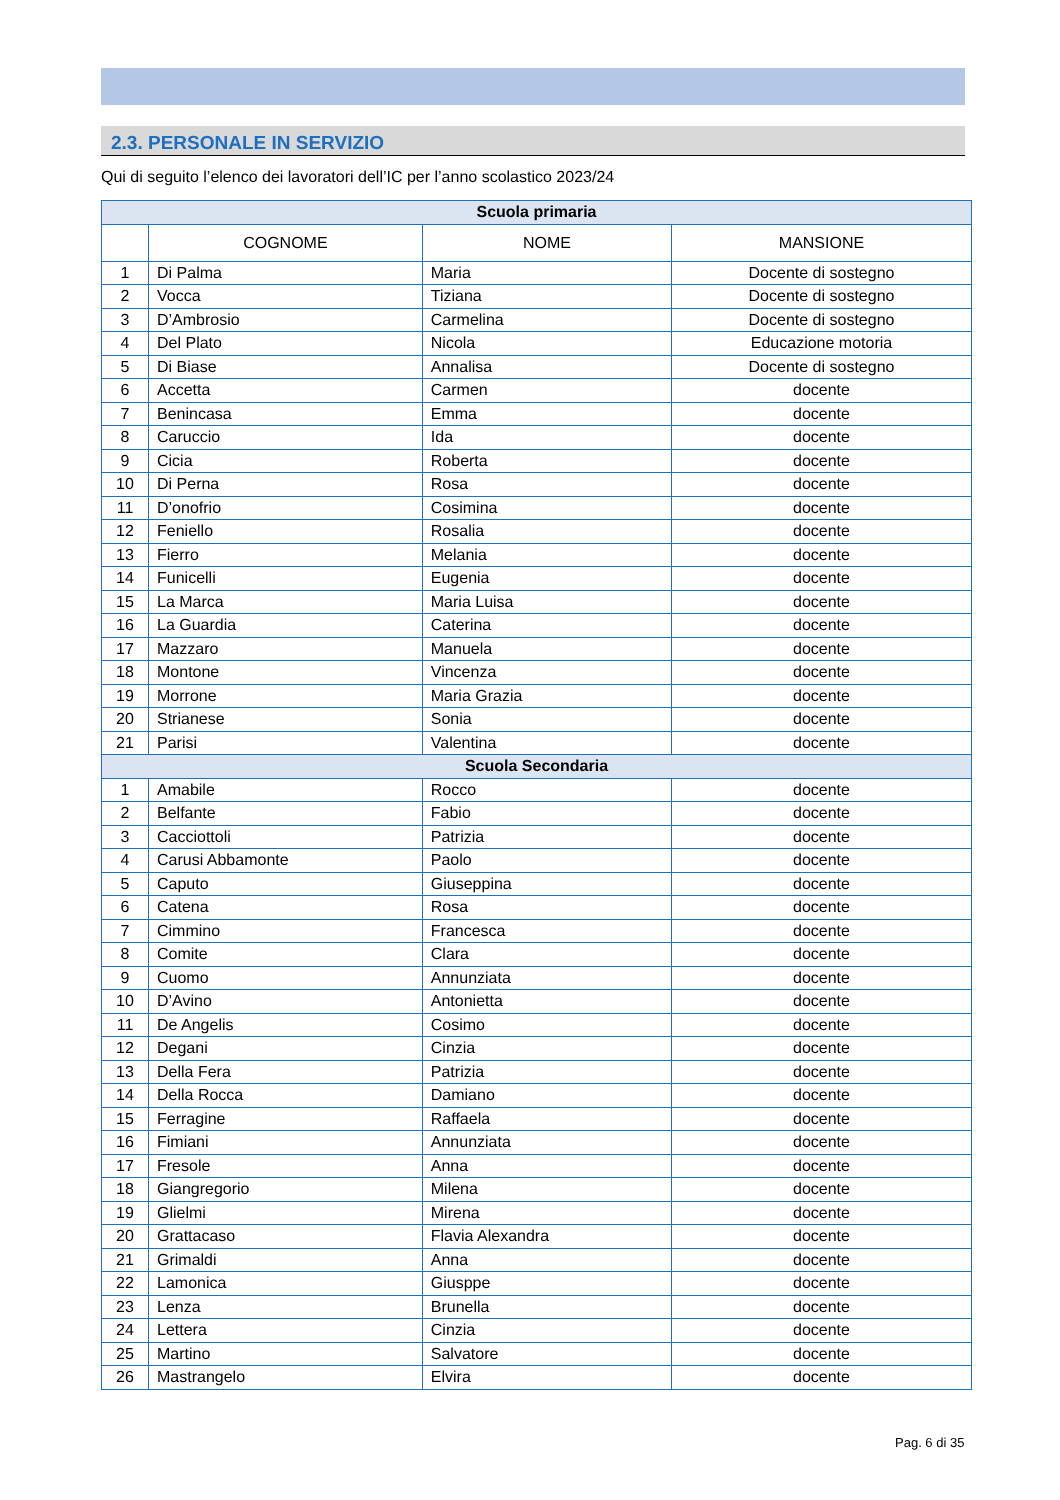2.3. PERSONALE IN SERVIZIO
Qui di seguito l’elenco dei lavoratori dell’IC per l’anno scolastico 2023/24
| Scuola primaria | | | |
| | COGNOME | NOME | MANSIONE |
| 1 | Di Palma | Maria | Docente di sostegno |
| 2 | Vocca | Tiziana | Docente di sostegno |
| 3 | D’Ambrosio | Carmelina | Docente di sostegno |
| 4 | Del Plato | Nicola | Educazione motoria |
| 5 | Di Biase | Annalisa | Docente di sostegno |
| 6 | Accetta | Carmen | docente |
| 7 | Benincasa | Emma | docente |
| 8 | Caruccio | Ida | docente |
| 9 | Cicia | Roberta | docente |
| 10 | Di Perna | Rosa | docente |
| 11 | D’onofrio | Cosimina | docente |
| 12 | Feniello | Rosalia | docente |
| 13 | Fierro | Melania | docente |
| 14 | Funicelli | Eugenia | docente |
| 15 | La Marca | Maria Luisa | docente |
| 16 | La Guardia | Caterina | docente |
| 17 | Mazzaro | Manuela | docente |
| 18 | Montone | Vincenza | docente |
| 19 | Morrone | Maria Grazia | docente |
| 20 | Strianese | Sonia | docente |
| 21 | Parisi | Valentina | docente |
| Scuola Secondaria | | | |
| 1 | Amabile | Rocco | docente |
| 2 | Belfante | Fabio | docente |
| 3 | Cacciottoli | Patrizia | docente |
| 4 | Carusi Abbamonte | Paolo | docente |
| 5 | Caputo | Giuseppina | docente |
| 6 | Catena | Rosa | docente |
| 7 | Cimmino | Francesca | docente |
| 8 | Comite | Clara | docente |
| 9 | Cuomo | Annunziata | docente |
| 10 | D’Avino | Antonietta | docente |
| 11 | De Angelis | Cosimo | docente |
| 12 | Degani | Cinzia | docente |
| 13 | Della Fera | Patrizia | docente |
| 14 | Della Rocca | Damiano | docente |
| 15 | Ferragine | Raffaela | docente |
| 16 | Fimiani | Annunziata | docente |
| 17 | Fresole | Anna | docente |
| 18 | Giangregorio | Milena | docente |
| 19 | Glielmi | Mirena | docente |
| 20 | Grattacaso | Flavia Alexandra | docente |
| 21 | Grimaldi | Anna | docente |
| 22 | Lamonica | Giusppe | docente |
| 23 | Lenza | Brunella | docente |
| 24 | Lettera | Cinzia | docente |
| 25 | Martino | Salvatore | docente |
| 26 | Mastrangelo | Elvira | docente |
Pag. 6 di 35